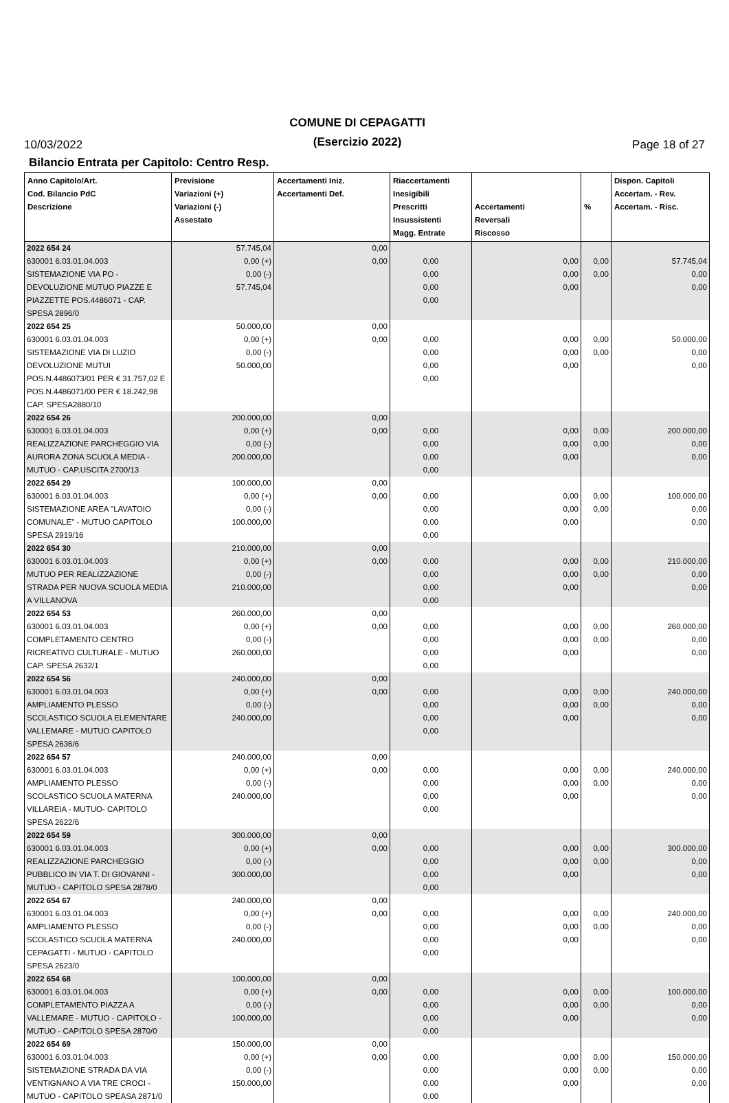10/03/2022
COMUNE DI CEPAGATTI
(Esercizio 2022)
Page 18 of 27
Bilancio Entrata per Capitolo: Centro Resp.
| Anno Capitolo/Art. Cod. Bilancio PdC Descrizione | Previsione Variazioni (+) Variazioni (-) Assestato | Accertamenti Iniz. Accertamenti Def. | Riaccertamenti Inesigibili Prescritti Insussistenti Magg. Entrate | Accertamenti Reversali Riscosso | % | Dispon. Capitoli Accertam. - Rev. Accertam. - Risc. |
| --- | --- | --- | --- | --- | --- | --- |
| 2022 654 24 630001 6.03.01.04.003 SISTEMAZIONE VIA PO - DEVOLUZIONE MUTUO PIAZZE E PIAZZETTE POS.4486071 - CAP. SPESA 2896/0 | 57.745,04 0,00 (+) 0,00 (-) 57.745,04 | 0,00 0,00 | 0,00 0,00 0,00 0,00 | 0,00 0,00 0,00 | 0,00 0,00 | 57.745,04 0,00 0,00 |
| 2022 654 25 630001 6.03.01.04.003 SISTEMAZIONE VIA DI LUZIO DEVOLUZIONE MUTUI POS.N.4486073/01 PER € 31.757,02 E POS.N.4486071/00 PER € 18.242,98 CAP. SPESA2880/10 | 50.000,00 0,00 (+) 0,00 (-) 50.000,00 | 0,00 0,00 | 0,00 0,00 0,00 0,00 | 0,00 0,00 0,00 | 0,00 0,00 | 50.000,00 0,00 0,00 |
| 2022 654 26 630001 6.03.01.04.003 REALIZZAZIONE PARCHEGGIO VIA AURORA ZONA SCUOLA MEDIA - MUTUO - CAP.USCITA 2700/13 | 200.000,00 0,00 (+) 0,00 (-) 200.000,00 | 0,00 0,00 | 0,00 0,00 0,00 0,00 | 0,00 0,00 0,00 | 0,00 0,00 | 200.000,00 0,00 0,00 |
| 2022 654 29 630001 6.03.01.04.003 SISTEMAZIONE AREA "LAVATOIO COMUNALE" - MUTUO CAPITOLO SPESA 2919/16 | 100.000,00 0,00 (+) 0,00 (-) 100.000,00 | 0,00 0,00 | 0,00 0,00 0,00 0,00 | 0,00 0,00 0,00 | 0,00 0,00 | 100.000,00 0,00 0,00 |
| 2022 654 30 630001 6.03.01.04.003 MUTUO PER REALIZZAZIONE STRADA PER NUOVA SCUOLA MEDIA A VILLANOVA | 210.000,00 0,00 (+) 0,00 (-) 210.000,00 | 0,00 0,00 | 0,00 0,00 0,00 0,00 | 0,00 0,00 0,00 | 0,00 0,00 | 210.000,00 0,00 0,00 |
| 2022 654 53 630001 6.03.01.04.003 COMPLETAMENTO CENTRO RICREATIVO CULTURALE - MUTUO CAP. SPESA 2632/1 | 260.000,00 0,00 (+) 0,00 (-) 260.000,00 | 0,00 0,00 | 0,00 0,00 0,00 0,00 | 0,00 0,00 0,00 | 0,00 0,00 | 260.000,00 0,00 0,00 |
| 2022 654 56 630001 6.03.01.04.003 AMPLIAMENTO PLESSO SCOLASTICO SCUOLA ELEMENTARE VALLEMARE - MUTUO CAPITOLO SPESA 2636/6 | 240.000,00 0,00 (+) 0,00 (-) 240.000,00 | 0,00 0,00 | 0,00 0,00 0,00 0,00 | 0,00 0,00 0,00 | 0,00 0,00 | 240.000,00 0,00 0,00 |
| 2022 654 57 630001 6.03.01.04.003 AMPLIAMENTO PLESSO SCOLASTICO SCUOLA MATERNA VILLAREIA - MUTUO- CAPITOLO SPESA 2622/6 | 240.000,00 0,00 (+) 0,00 (-) 240.000,00 | 0,00 0,00 | 0,00 0,00 0,00 0,00 | 0,00 0,00 0,00 | 0,00 0,00 | 240.000,00 0,00 0,00 |
| 2022 654 59 630001 6.03.01.04.003 REALIZZAZIONE PARCHEGGIO PUBBLICO IN VIA T. DI GIOVANNI - MUTUO - CAPITOLO SPESA 2878/0 | 300.000,00 0,00 (+) 0,00 (-) 300.000,00 | 0,00 0,00 | 0,00 0,00 0,00 0,00 | 0,00 0,00 0,00 | 0,00 0,00 | 300.000,00 0,00 0,00 |
| 2022 654 67 630001 6.03.01.04.003 AMPLIAMENTO PLESSO SCOLASTICO SCUOLA MATERNA CEPAGATTI - MUTUO - CAPITOLO SPESA 2623/0 | 240.000,00 0,00 (+) 0,00 (-) 240.000,00 | 0,00 0,00 | 0,00 0,00 0,00 0,00 | 0,00 0,00 0,00 | 0,00 0,00 | 240.000,00 0,00 0,00 |
| 2022 654 68 630001 6.03.01.04.003 COMPLETAMENTO PIAZZA A VALLEMARE - MUTUO - CAPITOLO - MUTUO - CAPITOLO SPESA 2870/0 | 100.000,00 0,00 (+) 0,00 (-) 100.000,00 | 0,00 0,00 | 0,00 0,00 0,00 0,00 | 0,00 0,00 0,00 | 0,00 0,00 | 100.000,00 0,00 0,00 |
| 2022 654 69 630001 6.03.01.04.003 SISTEMAZIONE STRADA DA VIA VENTIGNANO A VIA TRE CROCI - MUTUO - CAPITOLO SPEASA 2871/0 | 150.000,00 0,00 (+) 0,00 (-) 150.000,00 | 0,00 0,00 | 0,00 0,00 0,00 0,00 | 0,00 0,00 0,00 | 0,00 0,00 | 150.000,00 0,00 0,00 |